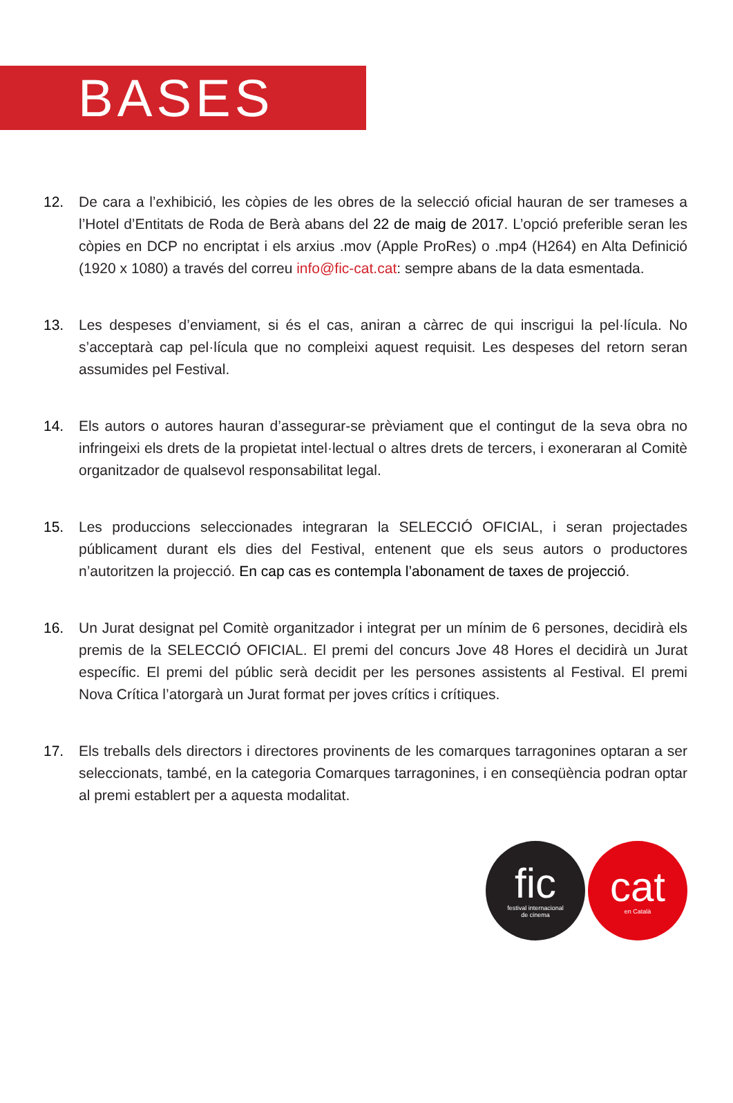BASES
12. De cara a l’exhibició, les còpies de les obres de la selecció oficial hauran de ser trameses a l’Hotel d’Entitats de Roda de Berà abans del 22 de maig de 2017. L’opció preferible seran les còpies en DCP no encriptat i els arxius .mov (Apple ProRes) o .mp4 (H264) en Alta Definició (1920 x 1080) a través del correu info@fic-cat.cat: sempre abans de la data esmentada.
13. Les despeses d’enviament, si és el cas, aniran a càrrec de qui inscrigui la pel·lícula. No s’acceptarà cap pel·lícula que no compleixi aquest requisit. Les despeses del retorn seran assumides pel Festival.
14. Els autors o autores hauran d’assegurar-se prèviament que el contingut de la seva obra no infringeixi els drets de la propietat intel·lectual o altres drets de tercers, i exoneraran al Comitè organitzador de qualsevol responsabilitat legal.
15. Les produccions seleccionades integraran la SELECCIÓ OFICIAL, i seran projectades públicament durant els dies del Festival, entenent que els seus autors o productores n’autoritzen la projecció. En cap cas es contempla l’abonament de taxes de projecció.
16. Un Jurat designat pel Comitè organitzador i integrat per un mínim de 6 persones, decidirà els premis de la SELECCIÓ OFICIAL. El premi del concurs Jove 48 Hores el decidirà un Jurat específic. El premi del públic serà decidit per les persones assistents al Festival. El premi Nova Crítica l’atorgarà un Jurat format per joves crítics i crítiques.
17. Els treballs dels directors i directores provinents de les comarques tarragonines optaran a ser seleccionats, també, en la categoria Comarques tarragonines, i en conseqüència podran optar al premi establert per a aquesta modalitat.
fic
festival internacional
de cinema
cat
en Català